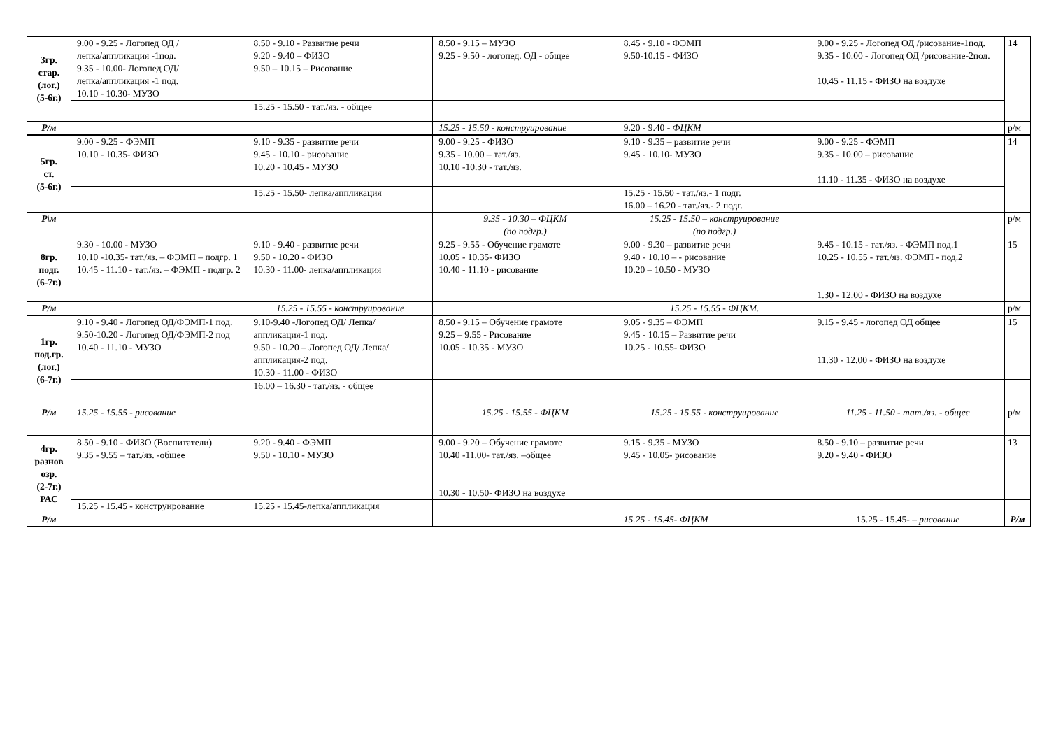| 3гр. стар. (лог.) (5-6г.) | 9.00 - 9.25 - Логопед ОД / лепка/аппликация -1под. 9.35 - 10.00- Логопед ОД/ лепка/аппликация -1 под. 10.10 - 10.30- МУЗО | 8.50 - 9.10 - Развитие речи 9.20 - 9.40 – ФИЗО 9.50 – 10.15 – Рисование | 8.50 - 9.15 – МУЗО 9.25 - 9.50 - логопед. ОД - общее | 8.45 - 9.10 - ФЭМП 9.50-10.15 - ФИЗО | 9.00 - 9.25 - Логопед ОД /рисование-1под. 9.35 - 10.00 - Логопед ОД /рисование-2под. 10.45 - 11.15 - ФИЗО на воздухе | 14 |
| | | 15.25 - 15.50 - тат./яз. - общее | | | | |
| Р/м | | | 15.25 - 15.50 - конструирование | 9.20 - 9.40 - ФЦКМ | | р/м |
| 5гр. ст. (5-6г.) | 9.00 - 9.25 - ФЭМП 10.10 - 10.35- ФИЗО | 9.10 - 9.35 - развитие речи 9.45 - 10.10 - рисование 10.20 - 10.45 - МУЗО | 9.00 - 9.25 - ФИЗО 9.35 - 10.00 – тат./яз. 10.10 -10.30 - тат./яз. | 9.10 - 9.35 – развитие речи 9.45 - 10.10- МУЗО | 9.00 - 9.25 - ФЭМП 9.35 - 10.00 – рисование 11.10 - 11.35 - ФИЗО на воздухе | 14 |
| | | 15.25 - 15.50- лепка/аппликация | | 15.25 - 15.50 - тат./яз.- 1 подг. 16.00 – 16.20 - тат./яз.- 2 подг. | | |
| Р\м | | | 9.35 - 10.30 – ФЦКМ (по подгр.) | 15.25 - 15.50 – конструирование (по подгр.) | | р/м |
| 8гр. подг. (6-7г.) | 9.30 - 10.00 - МУЗО 10.10 -10.35- тат./яз. – ФЭМП – подгр. 1 10.45 - 11.10 - тат./яз. – ФЭМП - подгр. 2 | 9.10 - 9.40 - развитие речи 9.50 - 10.20 - ФИЗО 10.30 - 11.00- лепка/аппликация | 9.25 - 9.55 - Обучение грамоте 10.05 - 10.35- ФИЗО 10.40 - 11.10 - рисование | 9.00 - 9.30 – развитие речи 9.40 - 10.10 – - рисование 10.20 – 10.50 - МУЗО | 9.45 - 10.15 - тат./яз. - ФЭМП под.1 10.25 - 10.55 - тат./яз. ФЭМП - под.2 1.30 - 12.00 - ФИЗО на воздухе | 15 |
| Р/м | | 15.25 - 15.55 - конструирование | | 15.25 - 15.55 - ФЦКМ. | | р/м |
| 1гр. под.гр. (лог.) (6-7г.) | 9.10 - 9.40 - Логопед ОД/ФЭМП-1 под. 9.50-10.20 - Логопед ОД/ФЭМП-2 под 10.40 - 11.10 - МУЗО | 9.10-9.40 -Логопед ОД/ Лепка/аппликация-1 под. 9.50 - 10.20 – Логопед ОД/ Лепка/аппликация-2 под. 10.30 - 11.00 - ФИЗО | 8.50 - 9.15 – Обучение грамоте 9.25 – 9.55 - Рисование 10.05 - 10.35 - МУЗО | 9.05 - 9.35 – ФЭМП 9.45 - 10.15 – Развитие речи 10.25 - 10.55- ФИЗО | 9.15 - 9.45 - логопед ОД общее 11.30 - 12.00 - ФИЗО на воздухе | 15 |
| | | 16.00 – 16.30 - тат./яз. - общее | | | | |
| Р/м | 15.25 - 15.55 - рисование | | 15.25 - 15.55 - ФЦКМ | 15.25 - 15.55 - конструирование | 11.25 - 11.50 - тат./яз. - общее | р/м |
| 4гр. разнов озр. (2-7г.) РАС | 8.50 - 9.10 - ФИЗО (Воспитатели) 9.35 - 9.55 – тат./яз. -общее | 9.20 - 9.40 - ФЭМП 9.50 - 10.10 - МУЗО | 9.00 - 9.20 – Обучение грамоте 10.40 -11.00- тат./яз. –общее 10.30 - 10.50- ФИЗО на воздухе | 9.15 - 9.35 - МУЗО 9.45 - 10.05- рисование | 8.50 - 9.10 – развитие речи 9.20 - 9.40 - ФИЗО | 13 |
| | 15.25 - 15.45 - конструирование | 15.25 - 15.45-лепка/аппликация | | | | |
| Р/м | | | | 15.25 - 15.45- ФЦКМ | 15.25 - 15.45- – рисование | Р/м |